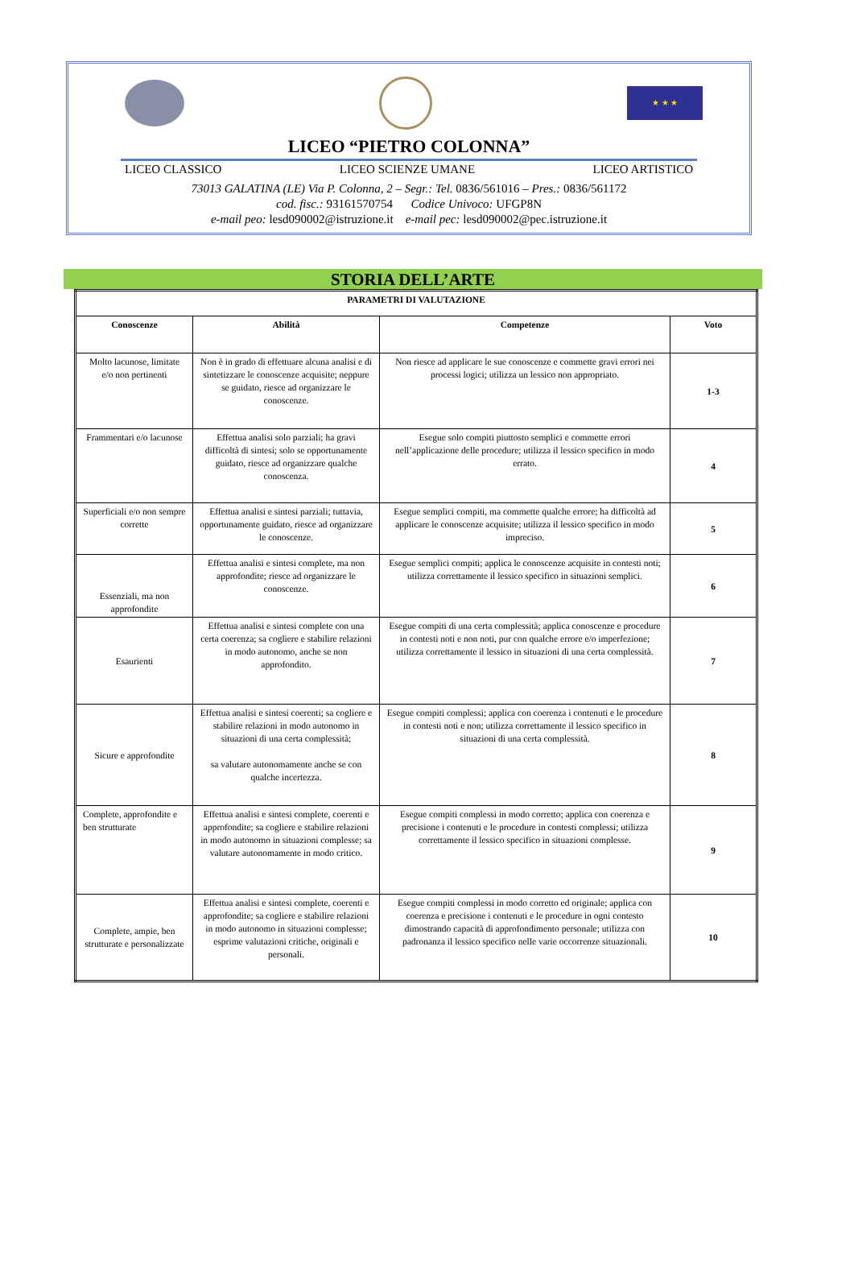★ ★ ★
LICEO “PIETRO COLONNA”
LICEO CLASSICO LICEO SCIENZE UMANE LICEO ARTISTICO
73013 GALATINA (LE) Via P. Colonna, 2 – Segr.: Tel. 0836/561016 – Pres.: 0836/561172
cod. fisc.: 93161570754 Codice Univoco: UFGP8N
e-mail peo: lesd090002@istruzione.it e-mail pec: lesd090002@pec.istruzione.it
STORIA DELL’ARTE
| PARAMETRI DI VALUTAZIONE | | | |
| --- | --- | --- | --- |
| Conoscenze | Abilità | Competenze | Voto |
| Molto lacunose, limitate e/o non pertinenti | Non è in grado di effettuare alcuna analisi e di sintetizzare le conoscenze acquisite; neppure se guidato, riesce ad organizzare le conoscenze. | Non riesce ad applicare le sue conoscenze e commette gravi errori nei processi logici; utilizza un lessico non appropriato. | 1-3 |
| Frammentari e/o lacunose | Effettua analisi solo parziali; ha gravi difficoltà di sintesi; solo se opportunamente guidato, riesce ad organizzare qualche conoscenza. | Esegue solo compiti piuttosto semplici e commette errori nell’applicazione delle procedure; utilizza il lessico specifico in modo errato. | 4 |
| Superficiali e/o non sempre corrette | Effettua analisi e sintesi parziali; tuttavia, opportunamente guidato, riesce ad organizzare le conoscenze. | Esegue semplici compiti, ma commette qualche errore; ha difficoltà ad applicare le conoscenze acquisite; utilizza il lessico specifico in modo impreciso. | 5 |
| Essenziali, ma non approfondite | Effettua analisi e sintesi complete, ma non approfondite; riesce ad organizzare le conoscenze. | Esegue semplici compiti; applica le conoscenze acquisite in contesti noti; utilizza correttamente il lessico specifico in situazioni semplici. | 6 |
| Esaurienti | Effettua analisi e sintesi complete con una certa coerenza; sa cogliere e stabilire relazioni in modo autonomo, anche se non approfondito. | Esegue compiti di una certa complessità; applica conoscenze e procedure in contesti noti e non noti, pur con qualche errore e/o imperfezione; utilizza correttamente il lessico in situazioni di una certa complessità. | 7 |
| Sicure e approfondite | Effettua analisi e sintesi coerenti; sa cogliere e stabilire relazioni in modo autonomo in situazioni di una certa complessità; sa valutare autonomamente anche se con qualche incertezza. | Esegue compiti complessi; applica con coerenza i contenuti e le procedure in contesti noti e non; utilizza correttamente il lessico specifico in situazioni di una certa complessità. | 8 |
| Complete, approfondite e ben strutturate | Effettua analisi e sintesi complete, coerenti e approfondite; sa cogliere e stabilire relazioni in modo autonomo in situazioni complesse; sa valutare autonomamente in modo critico. | Esegue compiti complessi in modo corretto; applica con coerenza e precisione i contenuti e le procedure in contesti complessi; utilizza correttamente il lessico specifico in situazioni complesse. | 9 |
| Complete, ampie, ben strutturate e personalizzate | Effettua analisi e sintesi complete, coerenti e approfondite; sa cogliere e stabilire relazioni in modo autonomo in situazioni complesse; esprime valutazioni critiche, originali e personali. | Esegue compiti complessi in modo corretto ed originale; applica con coerenza e precisione i contenuti e le procedure in ogni contesto dimostrando capacità di approfondimento personale; utilizza con padronanza il lessico specifico nelle varie occorrenze situazionali. | 10 |